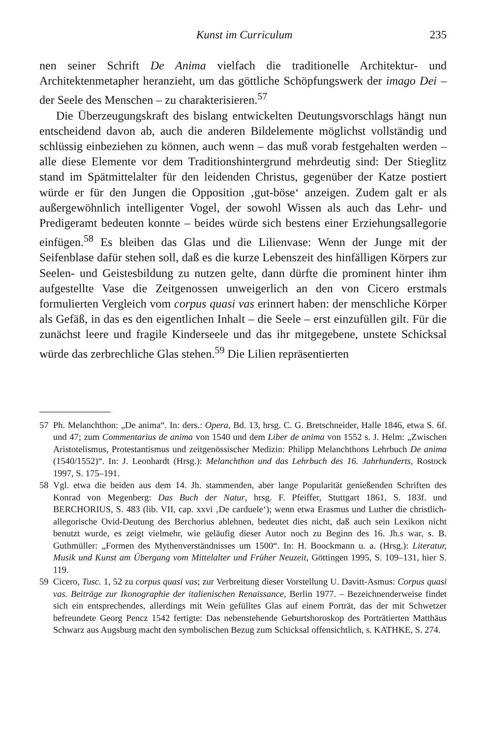Kunst im Curriculum 235
nen seiner Schrift De Anima vielfach die traditionelle Architektur- und Architektenmetapher heranzieht, um das göttliche Schöpfungswerk der imago Dei – der Seele des Menschen – zu charakterisieren.<sup>57</sup>
Die Überzeugungskraft des bislang entwickelten Deutungsvorschlags hängt nun entscheidend davon ab, auch die anderen Bildelemente möglichst vollständig und schlüssig einbeziehen zu können, auch wenn – das muß vorab festgehalten werden – alle diese Elemente vor dem Traditionshintergrund mehrdeutig sind: Der Stieglitz stand im Spätmittelalter für den leidenden Christus, gegenüber der Katze postiert würde er für den Jungen die Opposition ‚gut-böse‘ anzeigen. Zudem galt er als außergewöhnlich intelligenter Vogel, der sowohl Wissen als auch das Lehr- und Predigeramt bedeuten konnte – beides würde sich bestens einer Erziehungsallegorie einfügen.<sup>58</sup> Es bleiben das Glas und die Lilienvase: Wenn der Junge mit der Seifenblase dafür stehen soll, daß es die kurze Lebenszeit des hinfälligen Körpers zur Seelen- und Geistesbildung zu nutzen gelte, dann dürfte die prominent hinter ihm aufgestellte Vase die Zeitgenossen unweigerlich an den von Cicero erstmals formulierten Vergleich vom corpus quasi vas erinnert haben: der menschliche Körper als Gefäß, in das es den eigentlichen Inhalt – die Seele – erst einzufüllen gilt. Für die zunächst leere und fragile Kinderseele und das ihr mitgegebene, unstete Schicksal würde das zerbrechliche Glas stehen.<sup>59</sup> Die Lilien repräsentierten
57 Ph. Melanchthon: „De anima“. In: ders.: Opera, Bd. 13, hrsg. C. G. Bretschneider, Halle 1846, etwa S. 6f. und 47; zum Commentarius de anima von 1540 und dem Liber de anima von 1552 s. J. Helm: „Zwischen Aristotelismus, Protestantismus und zeitgenössischer Medizin: Philipp Melanchthons Lehrbuch De anima (1540/1552)“. In: J. Leonhardt (Hrsg.): Melanchthon und das Lehrbuch des 16. Jahrhunderts, Rostock 1997, S. 175–191.
58 Vgl. etwa die beiden aus dem 14. Jh. stammenden, aber lange Popularität genießenden Schriften des Konrad von Megenberg: Das Buch der Natur, hrsg. F. Pfeiffer, Stuttgart 1861, S. 183f. und BERCHORIUS, S. 483 (lib. VII, cap. xxvi ‚De carduele‘); wenn etwa Erasmus und Luther die christlich-allegorische Ovid-Deutung des Berchorius ablehnen, bedeutet dies nicht, daß auch sein Lexikon nicht benutzt wurde, es zeigt vielmehr, wie geläufig dieser Autor noch zu Beginn des 16. Jh.s war, s. B. Guthmüller: „Formen des Mythenverständnisses um 1500“. In: H. Boockmann u. a. (Hrsg.): Literatur, Musik und Kunst am Übergang vom Mittelalter und Früher Neuzeit, Göttingen 1995, S. 109–131, hier S. 119.
59 Cicero, Tusc. 1, 52 zu corpus quasi vas; zur Verbreitung dieser Vorstellung U. Davitt-Asmus: Corpus quasi vas. Beiträge zur Ikonographie der italienischen Renaissance, Berlin 1977. – Bezeichnenderweise findet sich ein entsprechendes, allerdings mit Wein gefülltes Glas auf einem Porträt, das der mit Schwetzer befreundete Georg Pencz 1542 fertigte: Das nebenstehende Geburtshoroskop des Porträtierten Matthäus Schwarz aus Augsburg macht den symbolischen Bezug zum Schicksal offensichtlich, s. KATHKE, S. 274.